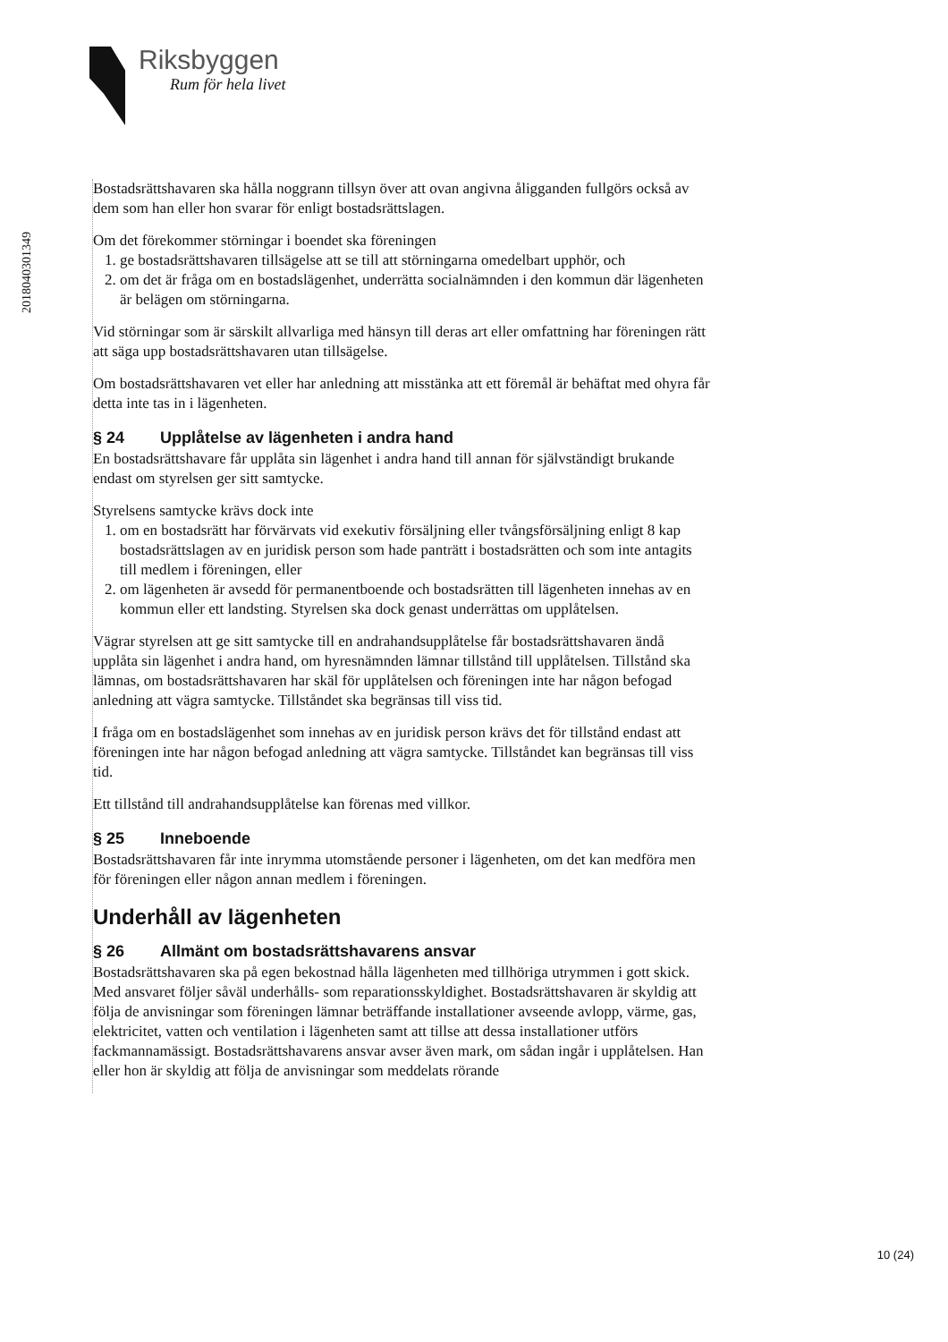Riksbyggen
Rum för hela livet
201804030134​9
Bostadsrättshavaren ska hålla noggrann tillsyn över att ovan angivna åligganden fullgörs också av dem som han eller hon svarar för enligt bostadsrättslagen.
Om det förekommer störningar i boendet ska föreningen
1. ge bostadsrättshavaren tillsägelse att se till att störningarna omedelbart upphör, och
2. om det är fråga om en bostadslägenhet, underrätta socialnämnden i den kommun där lägenheten är belägen om störningarna.
Vid störningar som är särskilt allvarliga med hänsyn till deras art eller omfattning har föreningen rätt att säga upp bostadsrättshavaren utan tillsägelse.
Om bostadsrättshavaren vet eller har anledning att misstänka att ett föremål är behäftat med ohyra får detta inte tas in i lägenheten.
§ 24 Upplåtelse av lägenheten i andra hand
En bostadsrättshavare får upplåta sin lägenhet i andra hand till annan för självständigt brukande endast om styrelsen ger sitt samtycke.
Styrelsens samtycke krävs dock inte
1. om en bostadsrätt har förvärvats vid exekutiv försäljning eller tvångsförsäljning enligt 8 kap bostadsrättslagen av en juridisk person som hade panträtt i bostadsrätten och som inte antagits till medlem i föreningen, eller
2. om lägenheten är avsedd för permanentboende och bostadsrätten till lägenheten innehas av en kommun eller ett landsting. Styrelsen ska dock genast underrättas om upplåtelsen.
Vägrar styrelsen att ge sitt samtycke till en andrahandsupplåtelse får bostadsrättshavaren ändå upplåta sin lägenhet i andra hand, om hyresnämnden lämnar tillstånd till upplåtelsen. Tillstånd ska lämnas, om bostadsrättshavaren har skäl för upplåtelsen och föreningen inte har någon befogad anledning att vägra samtycke. Tillståndet ska begränsas till viss tid.
I fråga om en bostadslägenhet som innehas av en juridisk person krävs det för tillstånd endast att föreningen inte har någon befogad anledning att vägra samtycke. Tillståndet kan begränsas till viss tid.
Ett tillstånd till andrahandsupplåtelse kan förenas med villkor.
§ 25 Inneboende
Bostadsrättshavaren får inte inrymma utomstående personer i lägenheten, om det kan medföra men för föreningen eller någon annan medlem i föreningen.
Underhåll av lägenheten
§ 26 Allmänt om bostadsrättshavarens ansvar
Bostadsrättshavaren ska på egen bekostnad hålla lägenheten med tillhöriga utrymmen i gott skick. Med ansvaret följer såväl underhålls- som reparationsskyldighet. Bostadsrättshavaren är skyldig att följa de anvisningar som föreningen lämnar beträffande installationer avseende avlopp, värme, gas, elektricitet, vatten och ventilation i lägenheten samt att tillse att dessa installationer utförs fackmannamässigt. Bostadsrättshavarens ansvar avser även mark, om sådan ingår i upplåtelsen. Han eller hon är skyldig att följa de anvisningar som meddelats rörande
10 (24)